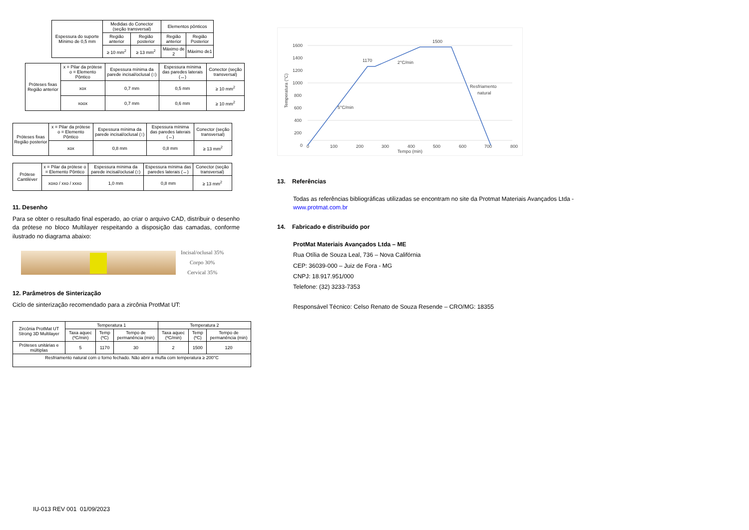| Espessura do suporte Mínimo de 0,5 mm | Medidas do Conector (seção transversal) | | Elementos pônticos | |
| | Região anterior | Região posterior | Região anterior | Região Posterior |
| | ≥ 10 mm<sup>2</sup> | ≥ 13 mm<sup>2</sup> | Máximo de 2 | Máximo de1 |
| Próteses fixas Região anterior | x = Pilar da prótese o = Elemento Pôntico | Espessura mínima da parede incisal/oclusal (↕) | Espessura mínima das paredes laterais (↔) | Conector (seção transversal) |
| | xox | 0,7 mm | 0,5 mm | ≥ 10 mm<sup>2</sup> |
| | xoox | 0,7 mm | 0,6 mm | ≥ 10 mm<sup>2</sup> |
| Próteses fixas Região posterior | x = Pilar da prótese o = Elemento Pôntico | Espessura mínima da parede incisal/oclusal (↕) | Espessura mínima das paredes laterais (↔) | Conector (seção transversal) |
| | xox | 0,8 mm | 0,8 mm | ≥ 13 mm<sup>2</sup> |
| Prótese Cantiléver | x = Pilar da prótese o = Elemento Pôntico | Espessura mínima da parede incisal/oclusal (↕) | Espessura mínima das paredes laterais (↔) | Conector (seção transversal) |
| | xoxo / xxo / xxxo | 1,0 mm | 0,8 mm | ≥ 13 mm<sup>2</sup> |
11. Desenho
Para se obter o resultado final esperado, ao criar o arquivo CAD, distribuir o desenho da prótese no bloco Multilayer respeitando a disposição das camadas, conforme ilustrado no diagrama abaixo:
Incisal/oclusal 35%
Corpo 30%
Cervical 35%
12. Parâmetros de Sinterização
Ciclo de sinterização recomendado para a zircônia ProtMat UT:
| Zircônia ProtMat UT Strong 3D Multilayer | Temperatura 1 | | | Temperatura 2 | | |
| | Taxa aquec (ºC/min) | Temp (ºC) | Tempo de permanência (min) | Taxa aquec (ºC/min) | Temp (ºC) | Tempo de permanência (min) |
| Próteses unitárias e múltiplas | 5 | 1170 | 30 | 2 | 1500 | 120 |
| Resfriamento natural com o forno fechado. Não abrir a mufla com temperatura ≥ 200°C | | | | | | |
1600
1400
1200
1000
800
600
400
200
0
0
100
200
300
400
500
600
700
800
Tempo (min)
Temperatura (°C)
1170
1500
2°C/min
5°C/min
Resfriamento
natural
13. Referências
Todas as referências bibliográficas utilizadas se encontram no site da Protmat Materiais Avançados Ltda - www.protmat.com.br
14. Fabricado e distribuído por
ProtMat Materiais Avançados Ltda – ME
Rua Otília de Souza Leal, 736 – Nova Califórnia
CEP: 36039-000 – Juiz de Fora - MG
CNPJ: 18.917.951/000
Telefone: (32) 3233-7353
Responsável Técnico: Celso Renato de Souza Resende – CRO/MG: 18355
IU-013 REV 001 01/09/2023